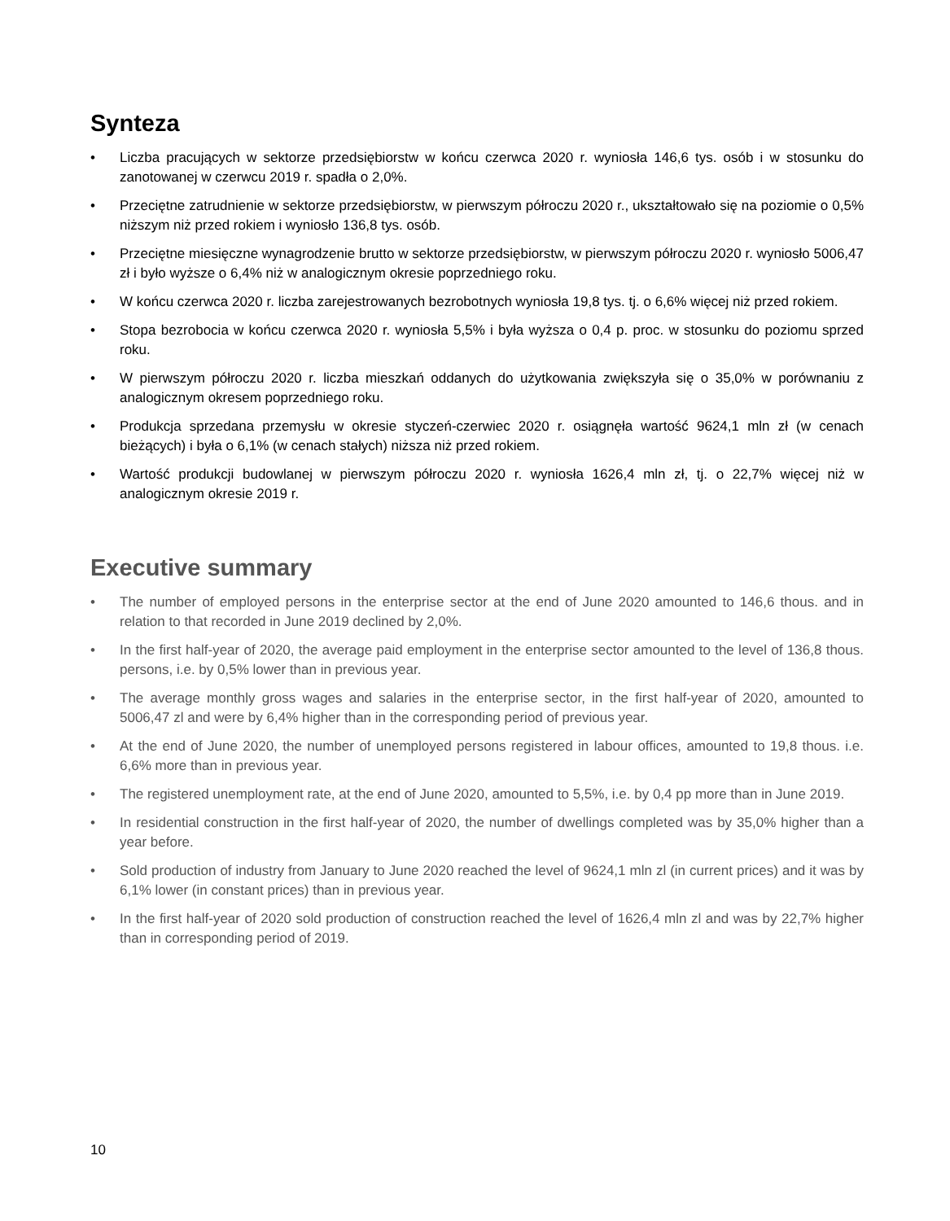Synteza
• Liczba pracujących w sektorze przedsiębiorstw w końcu czerwca 2020 r. wyniosła 146,6 tys. osób i w stosunku do zanotowanej w czerwcu 2019 r. spadła o 2,0%.
• Przeciętne zatrudnienie w sektorze przedsiębiorstw, w pierwszym półroczu 2020 r., ukształtowało się na poziomie o 0,5% niższym niż przed rokiem i wyniosło 136,8 tys. osób.
• Przeciętne miesięczne wynagrodzenie brutto w sektorze przedsiębiorstw, w pierwszym półroczu 2020 r. wyniosło 5006,47 zł i było wyższe o 6,4% niż w analogicznym okresie poprzedniego roku.
• W końcu czerwca 2020 r. liczba zarejestrowanych bezrobotnych wyniosła 19,8 tys. tj. o 6,6% więcej niż przed rokiem.
• Stopa bezrobocia w końcu czerwca 2020 r. wyniosła 5,5% i była wyższa o 0,4 p. proc. w stosunku do poziomu sprzed roku.
• W pierwszym półroczu 2020 r. liczba mieszkań oddanych do użytkowania zwiększyła się o 35,0% w porównaniu z analogicznym okresem poprzedniego roku.
• Produkcja sprzedana przemysłu w okresie styczeń-czerwiec 2020 r. osiągnęła wartość 9624,1 mln zł (w cenach bieżących) i była o 6,1% (w cenach stałych) niższa niż przed rokiem.
• Wartość produkcji budowlanej w pierwszym półroczu 2020 r. wyniosła 1626,4 mln zł, tj. o 22,7% więcej niż w analogicznym okresie 2019 r.
Executive summary
• The number of employed persons in the enterprise sector at the end of June 2020 amounted to 146,6 thous. and in relation to that recorded in June 2019 declined by 2,0%.
• In the first half-year of 2020, the average paid employment in the enterprise sector amounted to the level of 136,8 thous. persons, i.e. by 0,5% lower than in previous year.
• The average monthly gross wages and salaries in the enterprise sector, in the first half-year of 2020, amounted to 5006,47 zl and were by 6,4% higher than in the corresponding period of previous year.
• At the end of June 2020, the number of unemployed persons registered in labour offices, amounted to 19,8 thous. i.e. 6,6% more than in previous year.
• The registered unemployment rate, at the end of June 2020, amounted to 5,5%, i.e. by 0,4 pp more than in June 2019.
• In residential construction in the first half-year of 2020, the number of dwellings completed was by 35,0% higher than a year before.
• Sold production of industry from January to June 2020 reached the level of 9624,1 mln zl (in current prices) and it was by 6,1% lower (in constant prices) than in previous year.
• In the first half-year of 2020 sold production of construction reached the level of 1626,4 mln zl and was by 22,7% higher than in corresponding period of 2019.
10